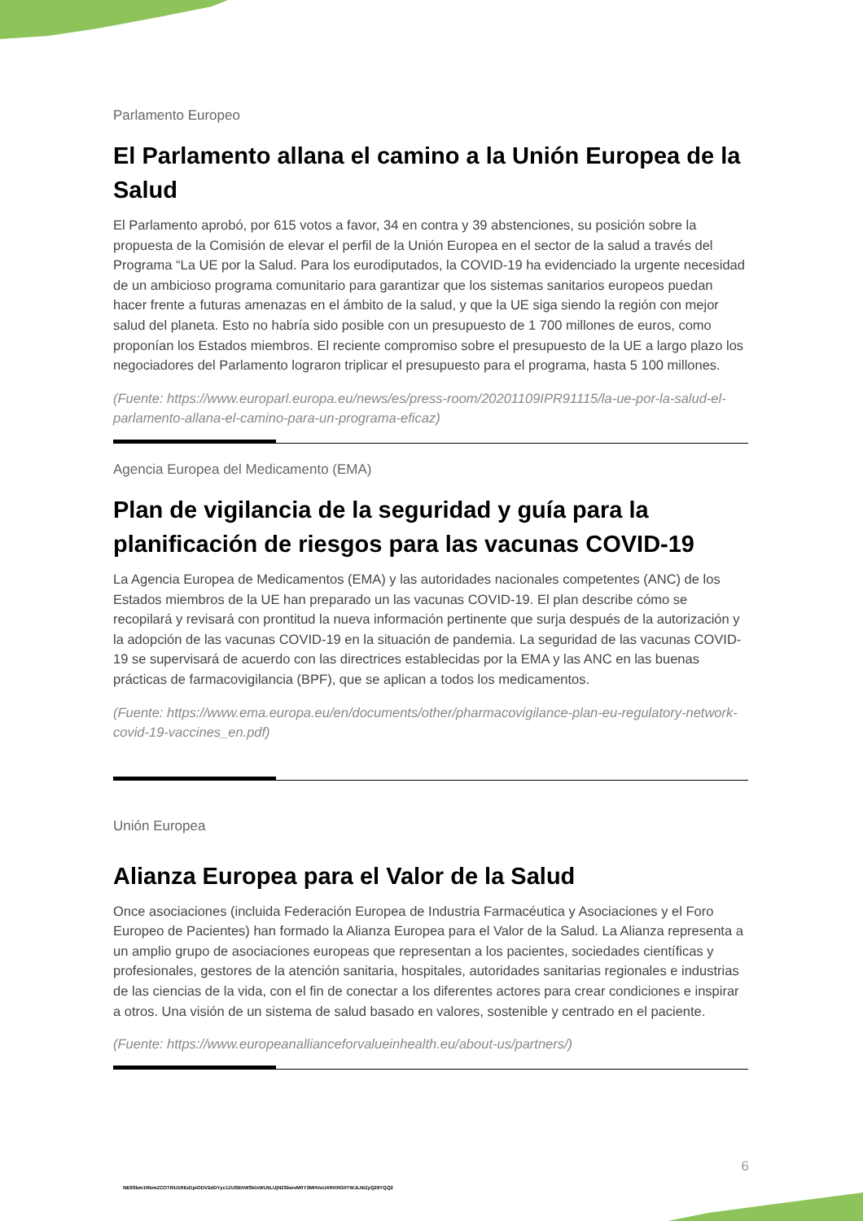Parlamento Europeo
El Parlamento allana el camino a la Unión Europea de la Salud
El Parlamento aprobó, por 615 votos a favor, 34 en contra y 39 abstenciones, su posición sobre la propuesta de la Comisión de elevar el perfil de la Unión Europea en el sector de la salud a través del Programa “La UE por la Salud. Para los eurodiputados, la COVID-19 ha evidenciado la urgente necesidad de un ambicioso programa comunitario para garantizar que los sistemas sanitarios europeos puedan hacer frente a futuras amenazas en el ámbito de la salud, y que la UE siga siendo la región con mejor salud del planeta. Esto no habría sido posible con un presupuesto de 1 700 millones de euros, como proponían los Estados miembros. El reciente compromiso sobre el presupuesto de la UE a largo plazo los negociadores del Parlamento lograron triplicar el presupuesto para el programa, hasta 5 100 millones.
(Fuente: https://www.europarl.europa.eu/news/es/press-room/20201109IPR91115/la-ue-por-la-salud-el-parlamento-allana-el-camino-para-un-programa-eficaz)
Agencia Europea del Medicamento (EMA)
Plan de vigilancia de la seguridad y guía para la planificación de riesgos para las vacunas COVID-19
La Agencia Europea de Medicamentos (EMA) y las autoridades nacionales competentes (ANC) de los Estados miembros de la UE han preparado un las vacunas COVID-19. El plan describe cómo se recopilará y revisará con prontitud la nueva información pertinente que surja después de la autorización y la adopción de las vacunas COVID-19 en la situación de pandemia. La seguridad de las vacunas COVID-19 se supervisará de acuerdo con las directrices establecidas por la EMA y las ANC en las buenas prácticas de farmacovigilancia (BPF), que se aplican a todos los medicamentos.
(Fuente: https://www.ema.europa.eu/en/documents/other/pharmacovigilance-plan-eu-regulatory-network-covid-19-vaccines_en.pdf)
Unión Europea
Alianza Europea para el Valor de la Salud
Once asociaciones (incluida Federación Europea de Industria Farmacéutica y Asociaciones y el Foro Europeo de Pacientes) han formado la Alianza Europea para el Valor de la Salud. La Alianza representa a un amplio grupo de asociaciones europeas que representan a los pacientes, sociedades científicas y profesionales, gestores de la atención sanitaria, hospitales, autoridades sanitarias regionales e industrias de las ciencias de la vida, con el fin de conectar a los diferentes actores para crear condiciones e inspirar a otros. Una visión de un sistema de salud basado en valores, sostenible y centrado en el paciente.
(Fuente: https://www.europeanallianceforvalueinhealth.eu/about-us/partners/)
6
NE9Sbm1RbmZCOTI0U1REd1piODV2dDYyc1ZUSEhWSklxWU5LUjN2SkwvM0Y3MHVoUXRKRGlITWJLNlZyQ29YQQ2